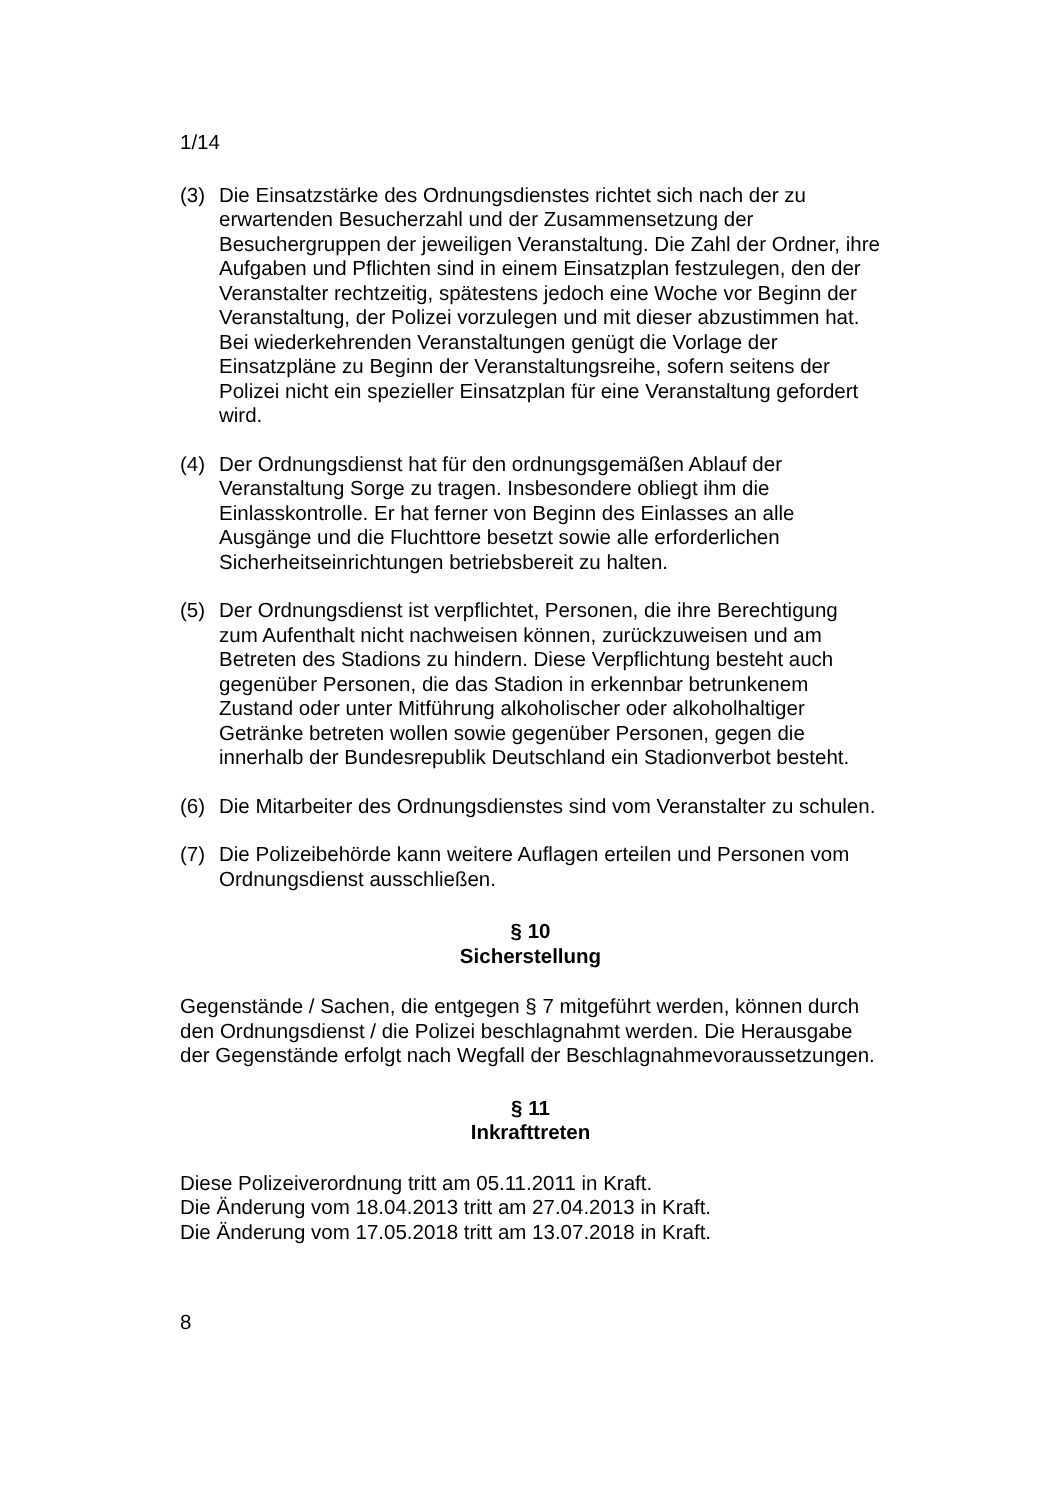1/14
(3) Die Einsatzstärke des Ordnungsdienstes richtet sich nach der zu erwartenden Besucherzahl und der Zusammensetzung der Besuchergruppen der jeweiligen Veranstaltung. Die Zahl der Ordner, ihre Aufgaben und Pflichten sind in einem Einsatzplan festzulegen, den der Veranstalter rechtzeitig, spätestens jedoch eine Woche vor Beginn der Veranstaltung, der Polizei vorzulegen und mit dieser abzustimmen hat. Bei wiederkehrenden Veranstaltungen genügt die Vorlage der Einsatzpläne zu Beginn der Veranstaltungsreihe, sofern seitens der Polizei nicht ein spezieller Einsatzplan für eine Veranstaltung gefordert wird.
(4) Der Ordnungsdienst hat für den ordnungsgemäßen Ablauf der Veranstaltung Sorge zu tragen. Insbesondere obliegt ihm die Einlasskontrolle. Er hat ferner von Beginn des Einlasses an alle Ausgänge und die Fluchttore besetzt sowie alle erforderlichen Sicherheitseinrichtungen betriebsbereit zu halten.
(5) Der Ordnungsdienst ist verpflichtet, Personen, die ihre Berechtigung zum Aufenthalt nicht nachweisen können, zurückzuweisen und am Betreten des Stadions zu hindern. Diese Verpflichtung besteht auch gegenüber Personen, die das Stadion in erkennbar betrunkenem Zustand oder unter Mitführung alkoholischer oder alkoholhaltiger Getränke betreten wollen sowie gegenüber Personen, gegen die innerhalb der Bundesrepublik Deutschland ein Stadionverbot besteht.
(6) Die Mitarbeiter des Ordnungsdienstes sind vom Veranstalter zu schulen.
(7) Die Polizeibehörde kann weitere Auflagen erteilen und Personen vom Ordnungsdienst ausschließen.
§ 10
Sicherstellung
Gegenstände / Sachen, die entgegen § 7 mitgeführt werden, können durch den Ordnungsdienst / die Polizei beschlagnahmt werden. Die Herausgabe der Gegenstände erfolgt nach Wegfall der Beschlagnahmevoraussetzungen.
§ 11
Inkrafttreten
Diese Polizeiverordnung tritt am 05.11.2011 in Kraft.
Die Änderung vom 18.04.2013 tritt am 27.04.2013 in Kraft.
Die Änderung vom 17.05.2018 tritt am 13.07.2018 in Kraft.
8